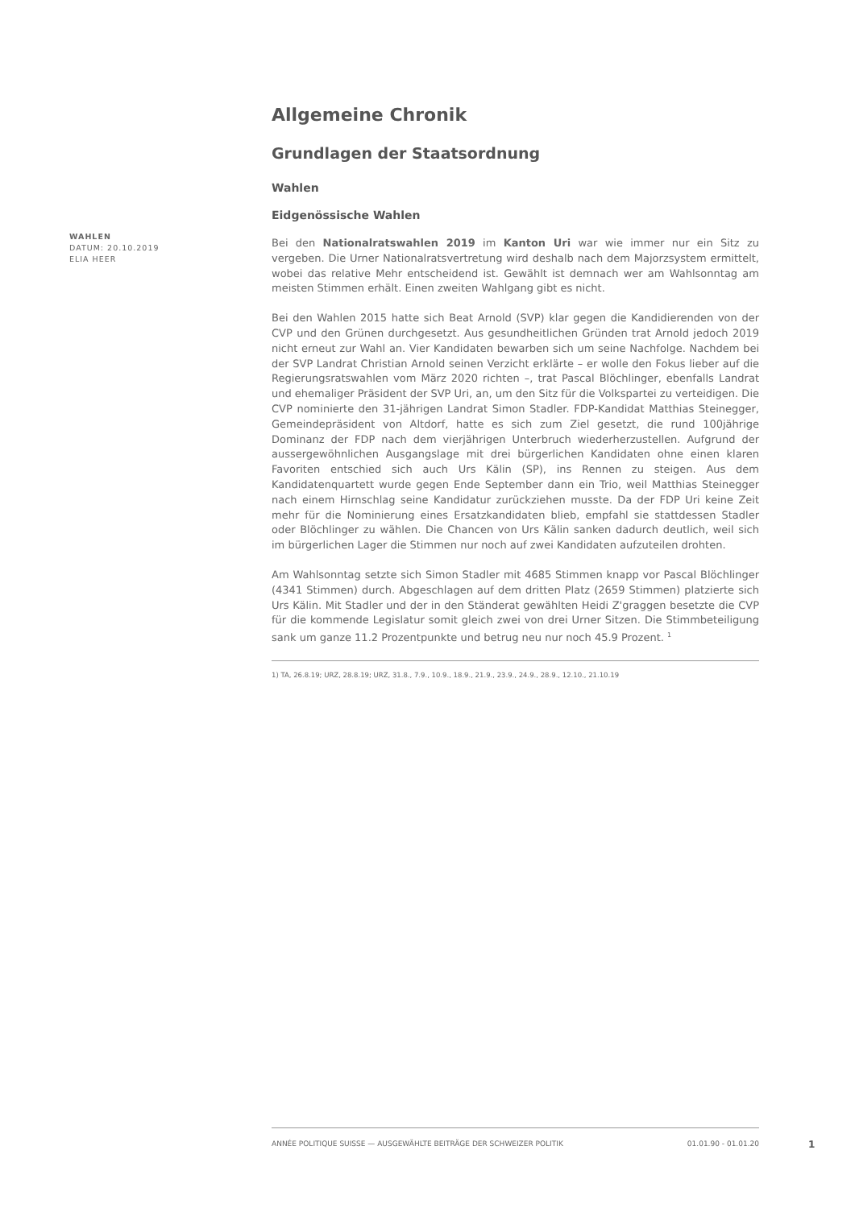WAHLEN
DATUM: 20.10.2019
ELIA HEER
Allgemeine Chronik
Grundlagen der Staatsordnung
Wahlen
Eidgenössische Wahlen
Bei den Nationalratswahlen 2019 im Kanton Uri war wie immer nur ein Sitz zu vergeben. Die Urner Nationalratsvertretung wird deshalb nach dem Majorzsystem ermittelt, wobei das relative Mehr entscheidend ist. Gewählt ist demnach wer am Wahlsonntag am meisten Stimmen erhält. Einen zweiten Wahlgang gibt es nicht.
Bei den Wahlen 2015 hatte sich Beat Arnold (SVP) klar gegen die Kandidierenden von der CVP und den Grünen durchgesetzt. Aus gesundheitlichen Gründen trat Arnold jedoch 2019 nicht erneut zur Wahl an. Vier Kandidaten bewarben sich um seine Nachfolge. Nachdem bei der SVP Landrat Christian Arnold seinen Verzicht erklärte – er wolle den Fokus lieber auf die Regierungsratswahlen vom März 2020 richten –, trat Pascal Blöchlinger, ebenfalls Landrat und ehemaliger Präsident der SVP Uri, an, um den Sitz für die Volkspartei zu verteidigen. Die CVP nominierte den 31-jährigen Landrat Simon Stadler. FDP-Kandidat Matthias Steinegger, Gemeindepräsident von Altdorf, hatte es sich zum Ziel gesetzt, die rund 100jährige Dominanz der FDP nach dem vierjährigen Unterbruch wiederherzustellen. Aufgrund der aussergewöhnlichen Ausgangslage mit drei bürgerlichen Kandidaten ohne einen klaren Favoriten entschied sich auch Urs Kälin (SP), ins Rennen zu steigen. Aus dem Kandidatenquartett wurde gegen Ende September dann ein Trio, weil Matthias Steinegger nach einem Hirnschlag seine Kandidatur zurückziehen musste. Da der FDP Uri keine Zeit mehr für die Nominierung eines Ersatzkandidaten blieb, empfahl sie stattdessen Stadler oder Blöchlinger zu wählen. Die Chancen von Urs Kälin sanken dadurch deutlich, weil sich im bürgerlichen Lager die Stimmen nur noch auf zwei Kandidaten aufzuteilen drohten.
Am Wahlsonntag setzte sich Simon Stadler mit 4685 Stimmen knapp vor Pascal Blöchlinger (4341 Stimmen) durch. Abgeschlagen auf dem dritten Platz (2659 Stimmen) platzierte sich Urs Kälin. Mit Stadler und der in den Ständerat gewählten Heidi Z'graggen besetzte die CVP für die kommende Legislatur somit gleich zwei von drei Urner Sitzen. Die Stimmbeteiligung sank um ganze 11.2 Prozentpunkte und betrug neu nur noch 45.9 Prozent. <sup>1</sup>
1) TA, 26.8.19; URZ, 28.8.19; URZ, 31.8., 7.9., 10.9., 18.9., 21.9., 23.9., 24.9., 28.9., 12.10., 21.10.19
ANNÉE POLITIQUE SUISSE — AUSGEWÄHLTE BEITRÄGE DER SCHWEIZER POLITIK 01.01.90 - 01.01.20
1